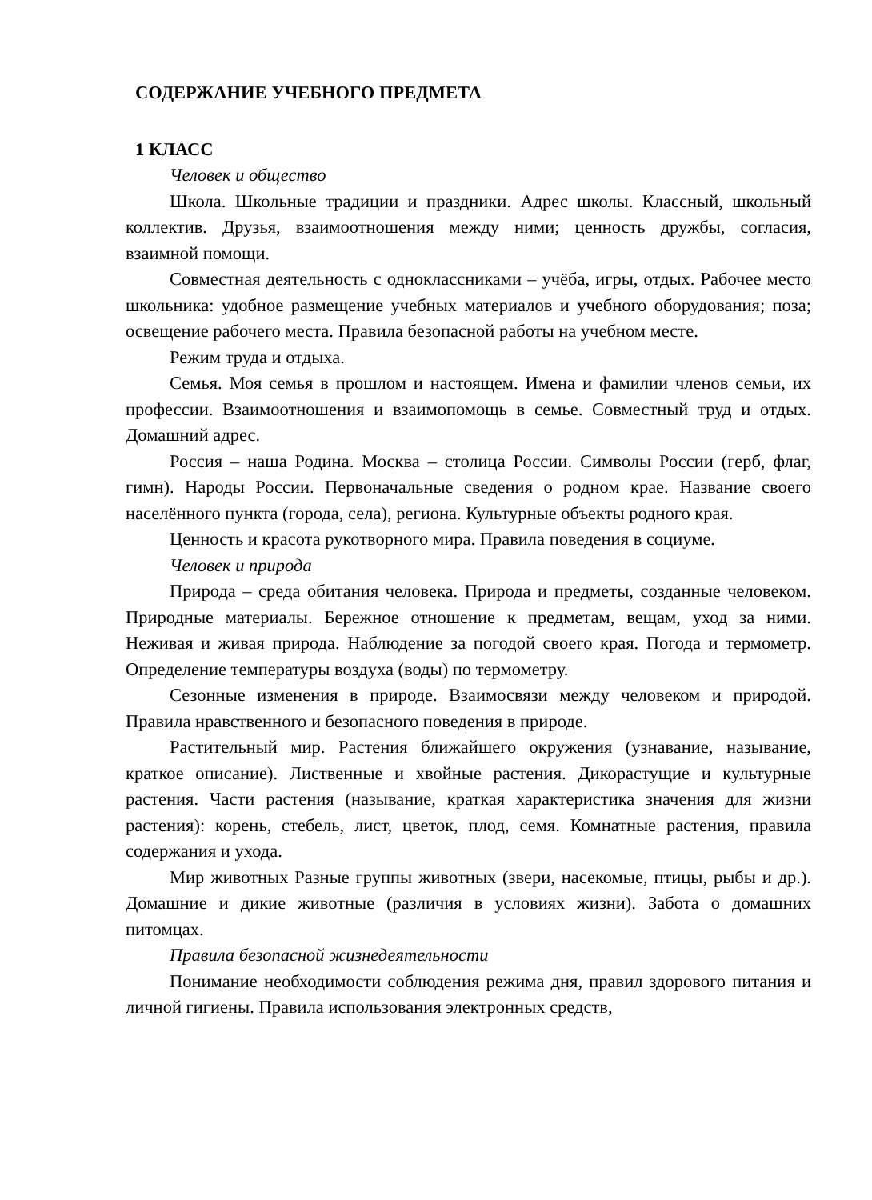СОДЕРЖАНИЕ УЧЕБНОГО ПРЕДМЕТА
1 КЛАСС
Человек и общество
Школа. Школьные традиции и праздники. Адрес школы. Классный, школьный коллектив. Друзья, взаимоотношения между ними; ценность дружбы, согласия, взаимной помощи.
Совместная деятельность с одноклассниками – учёба, игры, отдых. Рабочее место школьника: удобное размещение учебных материалов и учебного оборудования; поза; освещение рабочего места. Правила безопасной работы на учебном месте.
Режим труда и отдыха.
Семья. Моя семья в прошлом и настоящем. Имена и фамилии членов семьи, их профессии. Взаимоотношения и взаимопомощь в семье. Совместный труд и отдых. Домашний адрес.
Россия – наша Родина. Москва – столица России. Символы России (герб, флаг, гимн). Народы России. Первоначальные сведения о родном крае. Название своего населённого пункта (города, села), региона. Культурные объекты родного края.
Ценность и красота рукотворного мира. Правила поведения в социуме.
Человек и природа
Природа – среда обитания человека. Природа и предметы, созданные человеком. Природные материалы. Бережное отношение к предметам, вещам, уход за ними. Неживая и живая природа. Наблюдение за погодой своего края. Погода и термометр. Определение температуры воздуха (воды) по термометру.
Сезонные изменения в природе. Взаимосвязи между человеком и природой. Правила нравственного и безопасного поведения в природе.
Растительный мир. Растения ближайшего окружения (узнавание, называние, краткое описание). Лиственные и хвойные растения. Дикорастущие и культурные растения. Части растения (называние, краткая характеристика значения для жизни растения): корень, стебель, лист, цветок, плод, семя. Комнатные растения, правила содержания и ухода.
Мир животных Разные группы животных (звери, насекомые, птицы, рыбы и др.). Домашние и дикие животные (различия в условиях жизни). Забота о домашних питомцах.
Правила безопасной жизнедеятельности
Понимание необходимости соблюдения режима дня, правил здорового питания и личной гигиены. Правила использования электронных средств,